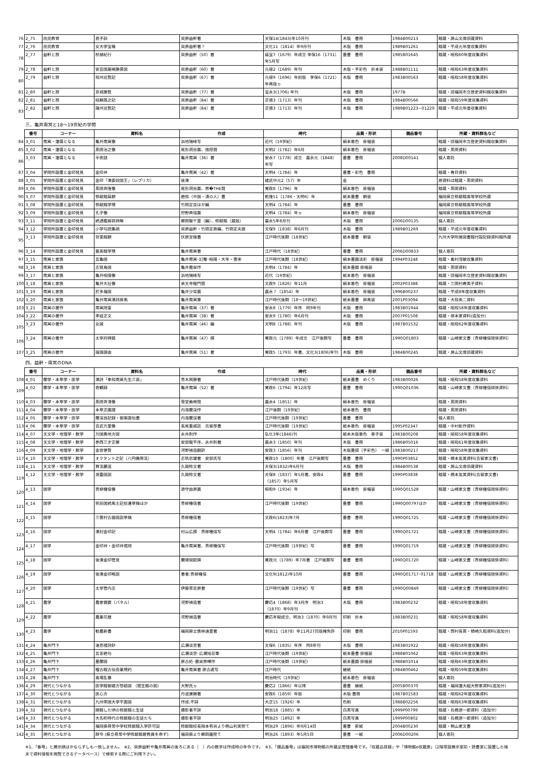| 76 | 2_75 | 庶民教育 | 君子訓 | 貝原益軒著 | 天保14(1843)年10月刊 | 木版 書冊 | 1984B00213 | 館蔵・屏山文庫旧蔵資料 |
| 77 | 2_76 | 庶民教育 | 女大学宝箱 | 貝原益軒著？ | 文化11（1814）年9月刊 | 木版 書冊 | 1989B01261 | 館蔵・平成元年度収集資料 |
| 78 | 2_77 | 益軒と旅 | 杖植紀行 | 貝原益軒（50）著 | 延宝7（1679）年成立 享保16（1731）年5月写 | 墨書 書冊 | 1985B01645 | 館蔵・昭和60年度収集資料 |
| 79 | 2_78 | 益軒と旅 | 安芸国厳嶋勝景図 | 貝原益軒（60）著 | 元禄2（1689）年刊 | 木版・手彩色 折本装 | 1988B01111 | 館蔵・昭和63年度収集資料 |
| 80 | 2_79 | 益軒と旅 | 和州巡覧記 | 貝原益軒（67）著 | 元禄9（1696）年初版 享保6（1721）年再版ヵ | 木版 書冊 | 1983B00563 | 館蔵・昭和58年度収集資料 |
| 81 | 2_80 | 益軒と旅 | 京城勝覧 | 貝原益軒（77）著 | 宝永3(1706) 年刊 | 木版 書冊 | 1977B | 館蔵・旧福岡市立歴史資料館収集資料 |
| 82 | 2_81 | 益軒と旅 | 岐蘇路之記 | 貝原益軒（84）著 | 正徳3（1713）年刊 | 木版 書冊 | 1984B00566 | 館蔵・昭和59年度収集資料 |
| 83 | 2_82 | 益軒と旅 | 諸州巡覧記 | 貝原益軒（84）著 | 正徳3（1713）年刊 | 木版 書冊 | 1989B01223~01229 | 館蔵・平成元年度収集資料 |
三、亀井南冥と18～19世紀の学問
| | 番号 | コーナー | 資料名 | 作成 | 時代 | 品質・形状 | 備品番号 | 所蔵・資料群名など |
| --- | --- | --- | --- | --- | --- | --- | --- | --- |
| 84 | 3_01 | 南冥・藩儒となる | 亀井南冥像 | 浜地瑞峰写 | 近代（19世紀） | 絹本着色 掛幅装 | | 館蔵・旧福岡市立歴史資料館収集資料 |
| 85 | 3_02 | 南冥・藩儒となる | 黒田治之像 | 尾形洞谷画、徳隠賛 | 天明2（1782）年6月 | 絹本着色 掛幅装 | | 館蔵・黒田資料 |
| 86 | 3_03 | 南冥・藩儒となる | 半夜話 | 亀井南冥（36）著 | 安永7（1778）成立 嘉永元（1848）年写 | 墨書 書冊 | 2008D00141 | 個人寄託 |
| 87 | 3_04 | 学問所設置と金印発見 | 金印弁 | 亀井南冥（42）著 | 天明4（1784）年 | 墨書・彩色 書冊 | | 館蔵・春日資料 |
| 88 | 3_05 | 学問所設置と金印発見 | 金印「漢委奴国王」（レプリカ） | 後漢 | 建武中元2（57）年 | 金 | | 原資料は館蔵・黒田資料 |
| 89 | 3_06 | 学問所設置と金印発見 | 黒田斉隆像 | 尾形洞谷画、宗�THE賛 | 寛政8（1796）年 | 絹本着色 掛幅装 | | 館蔵・黒田資料 |
| 90 | 3_07 | 学問所設置と金印発見 | 修猷館扁額 | 趙佑（中国・清の人）書 | 乾隆51（1786・天明6）年 | 紙本墨書 額装 | | 福岡県立修猷館高等学校所蔵 |
| 91 | 3_08 | 学問所設置と金印発見 | 修猷館学規 | 竹田定良ほか編 | 天明4（1784）年 | 墨書 書冊 | | 福岡県立修猷館高等学校所蔵 |
| 92 | 3_09 | 学問所設置と金印発見 | 孔子像 | 狩野典信画 | 天明4（1784）年ヵ | 絹本着色 掛幅装 | | 福岡県立修猷館高等学校所蔵 |
| 93 | 3_11 | 学問所設置と金印発見 | 続通鑑綱目辨解 | 櫛田駿千里（編）、修猷館（蔵版） | 嘉永5年8月刊 | 木版 書冊 | 2006D00135 | 個人寄託 |
| 94 | 3_12 | 学問所設置と金印発見 | 小学句読集疏 | 貝原益軒・竹田定直編、竹田定夫跋 | 天保9（1838）年6月刊 | 木版 書冊 | 1989B01269 | 館蔵・平成元年度収集資料 |
| 95 | 3_13 | 学問所設置と金印発見 | 甘棠館額 | 伏原宣條書 | 江戸時代後期（18世紀） | 紙本墨書 額装 | | 九州大学附属図書館付設記録資料館所蔵 |
| 96 | 3_14 | 学問所設置と金印発見 | 蜚英館学規 | 亀井南冥著 | 江戸時代（18世紀） | 墨書 書冊 | 2006D00833 | 個人寄託 |
| 97 | 3_15 | 南冥と家族 | 五亀図 | 亀井南冥･幻菴･昭陽・大年・雲来 | 江戸時代後期（18世紀） | 絹本墨画淡彩 掛幅装 | 1994P03248 | 館蔵・奥村茂敏収集資料 |
| 98 | 3_16 | 南冥と家族 | 志賀島図 | 亀井曇栄作 | 天明4（1784）年 | 紙本墨画 掛幅装 | | 館蔵・黒田資料 |
| 99 | 3_17 | 南冥と家族 | 亀井昭陽像 | 浜地瑞峰写 | 近代（19世紀） | 紙本着色 掛幅装 | | 館蔵・旧福岡市立歴史資料館収集資料 |
| 100 | 3_18 | 南冥と家族 | 亀井大壮像 | 承天寺龍門賛 | 文政9（1826）年11月 | 絹本着色 掛幅装 | 2002P03388 | 館蔵・三田村寿美子資料 |
| 101 | 3_19 | 南冥と家族 | 於多福図 | 亀井少栞画 | 嘉永７（1854）年 | 絹本着色 掛幅装 | 1996B00237 | 館蔵・平成8年度収集資料 |
| 102 | 3_20 | 南冥と家族 | 亀井南冥漢詩屏風 | 亀井南冥筆 | 江戸時代後期（18～19世紀） | 紙本墨書 屏風装 | 2001P03094 | 館蔵・大和英二資料 |
| 103 | 3_21 | 南冥の著作 | 南冥問答 | 亀井南冥（37）著 | 安永8（1779）年序 同9年刊 | 木版 書冊 | 1983B01944 | 館蔵・昭和58年度収集資料 |
| 104 | 3_22 | 南冥の著作 | 孝経正文 | 亀井南冥（38）著 | 安永9（1780）年6月刊 | 木版 書冊 | 2007P01508 | 館蔵・塚本家資料(追加分) |
| 105 | 3_23 | 南冥の著作 | 女誡 | 亀井南冥（46）編 | 天明8（1788）年刊 | 木版 書冊 | 1987B01532 | 館蔵・昭和62年度収集資料 |
| 106 | 3_24 | 南冥の著作 | 太宰府碑銘 | 亀井南冥（47）撰 | 寛政元（1789）年成立 江戸後期写 | 墨書 書冊 | 1990Q01803 | 館蔵・山崎家文書（青柳種信関係資料） |
| 107 | 3_25 | 南冥の著作 | 論語語由 | 亀井南冥（51）著 | 寛政5（1793）年著、文化3(1806)年刊 | 木版 書冊 | 1984B00245 | 館蔵・屏山文庫旧蔵資料 |
四、益軒・南冥のDNA
| | 番号 | コーナー | 資料名 | 作成 | 時代 | 品質・形状 | 備品番号 | 所蔵・資料群名など |
| --- | --- | --- | --- | --- | --- | --- | --- | --- |
| 108 | 4_01 | 蘭学・本草学・医学 | 漢詩「奉和南冥先生三首」 | 青木興勝著 | 江戸時代後期（19世紀） | 紙本墨書 めくり | 1983B00026 | 館蔵・昭和58年度収集資料 |
| 109 | 4_02 | 蘭学・本草学・医学 | 奇観録 | 亀井南冥（52）著 | 寛政6（1794）年12月写 | 墨書 書冊 | 1990Q01036 | 館蔵・山崎家文書（青柳種信関係資料） |
| 110 | 4_03 | 蘭学・本草学・医学 | 黒田斉清像 | 雪堂義暁賛 | 嘉永4（1851）年 | 絹本着色 掛幅装 | | 館蔵・黒田資料 |
| 111 | 4_04 | 蘭学・本草学・医学 | 本草正画譜 | 内海蘭渓作 | 江戸後期（19世紀） | 紙本着色 書冊 | | 館蔵・黒田資料 |
| 112 | 4_05 | 蘭学・本草学・医学 | 蘭渓翁記録・御薬園伝書 | 内海蘭渓著 | 江戸時代後期（19世紀） | 墨書 書冊 | | 個人寄託 |
| 113 | 4_06 | 蘭学・本草学・医学 | 百武万里像 | 長尾重威誌 吉留厚書 | 江戸時代後期（19世紀） | 紙本着色 掛幅装 | 1995P02347 | 館蔵・中村彰作資料 |
| 114 | 4_07 | 天文学・地理学・数学 | 万国輿地方図 | 永井則作 | 弘化3年(1846)刊 | 紙本木版着色 巻子装 | 1983B00208 | 館蔵・昭和58年度収集資料 |
| 115 | 4_08 | 天文学・地理学・数学 | 泰西三才正蒙 | 安部龍平序、永井則著 | 嘉永3（1850）年刊 | 木版 書冊 | 1986B05016 | 館蔵・昭和61年度収集資料 |
| 116 | 4_09 | 天文学・地理学・数学 | 舎密便覧 | 河野禎造翻訳 | 安政3（1856）年刊 | 木版墨摺（手彩色） 一紙 | 1983B00217 | 館蔵・昭和58年度収集資料 |
| 117 | 4_10 | 天文学・地理学・数学 | オクタント之記（八円儀用法） | 志筑忠雄著 安部氏写 | 寛政10（1800）年著 江戸後期写 | 墨書 書冊 | 1990P03852 | 館蔵・橋本友美資料(吉留家文書) |
| 118 | 4_11 | 天文学・地理学・数学 | 算法麓逕 | 久間修文著 | 天保3(1832)年6月刊 | 木版 書冊 | 1984B00538 | 館蔵・屏山文庫旧蔵資料 |
| 119 | 4_12 | 天文学・地理学・数学 | 測量図説 | 久間修文著 | 天保8（1837）年5月著、安政4（1857）年5月写 | 墨書 書冊 | 1990P03838 | 館蔵・橋本友美資料(吉留家文書) |
| 120 | 4_13 | 国学 | 青柳種信像 | 源守由原画 | 昭和9（1934）年 | 絹本着色 掛幅装 | 1990Q01528 | 館蔵・山崎家文書（青柳種信関係資料） |
| 121 | 4_14 | 国学 | 筑前国続風土記拾遺草稿ほか | 青柳種信著 | 江戸時代後期（19世紀） | 墨書 書冊 | 1990Q00797ほか | 館蔵・山崎家文書（青柳種信関係資料） |
| 122 | 4_15 | 国学 | 三雲村古器図説草稿 | 青柳種信著 | 文政6(1823)年7月 | 墨書 書冊 | 1990Q01725 | 館蔵・山崎家文書（青柳種信関係資料） |
| 123 | 4_16 | 国学 | 漢封金印記 | 村山広撰 青柳種信写 | 天明4（1784）年6月著 江戸後期写 | 墨書 書冊 | 1990Q01721 | 館蔵・山崎家文書（青柳種信関係資料） |
| 124 | 4_17 | 国学 | 金印弁・金印弁或問 | 亀井南冥著、青柳種信写 | 江戸時代後期（19世紀）写 | 墨書 書冊 | 1990Q01719 | 館蔵・山崎家文書（青柳種信関係資料） |
| 125 | 4_18 | 国学 | 後漢金印管見 | 蘭陵関懿撰 | 寛政元（1789）年7月著 江戸後期写 | 墨書 書冊 | 1990Q01720 | 館蔵・山崎家文書（青柳種信関係資料） |
| 126 | 4_19 | 国学 | 後漢金印略説 | 著者:青柳種信 | 文化9(1812)年10月 | 墨書 書冊 | 1990Q01717･01718 | 館蔵・山崎家文書（青柳種信関係資料） |
| 127 | 4_20 | 国学 | 太宰管内志 | 伊藤常足原著 | 江戸時代後期（19世紀）写 | 墨書 書冊 | 1990Q00849 | 館蔵・山崎家文書（青柳種信関係資料） |
| 128 | 4_21 | 農学 | 農家備要（パネル） | 河野禎造著 | 慶応4（1868）年3月序 明治3（1870）年9月刊 | 木版 書冊 | 1983B00232 | 館蔵・昭和58年度収集資料 |
| 129 | 4_22 | 農学 | 農業花暦 | 河野禎造著 | 慶応年間成立、明治3（1870）年9月刊 | 印刷 折本 | 1983B00231 | 館蔵・昭和58年度収集資料 |
| 130 | 4_23 | 農学 | 勧農新書 | 福岡県士族林遠里著 | 明治11（1878）年11月27日版権免許 | 印刷 書冊 | 2010P01593 | 館蔵・西村長貫・栖崎久矩資料(追加分) |
| 131 | 4_24 | 亀井門下 | 遠思楼詩鈔 | 広瀬淡窓著 | 天保6（1835）年序 同8年刊 | 木版 書冊 | 1983B01922 | 館蔵・昭和58年度収集資料 |
| 132 | 4_25 | 亀井門下 | 五言絶句 | 広瀬淡窓･広瀬旭荘筆 | 江戸時代後期（19世紀） | 紙本墨書 掛幅装 | 1988B01062 | 館蔵・昭和63年度収集資料 |
| 133 | 4_26 | 亀井門下 | 墨蘭図 | 原古処･曇栄宗曄作 | 江戸時代後期（19世紀） | 紙本墨画 掛幅装 | 1988B01014 | 館蔵・昭和63年度収集資料 |
| 134 | 4_27 | 亀井門下 | 稽古館古伝会業規約 | 亀井南冥著 原古處写 | 江戸時代 | 継紙 | 1984B00462 | 館蔵・昭和59年度収集資料 |
| 135 | 4_28 | 亀井門下 | 高場乱像 | | 明治時代（19世紀） | 紙本着色 掛幅装 | | 個人寄託 |
| 136 | 4_29 | 現代とつながる | 医学館御建方惣絵図 （賛生館の図） | 大野氏ヵ | 慶応2（1866）年以降 | 墨書 継紙 | 2005B00370 | 館蔵・福岡藩大組大野家資料(追加分) |
| 137 | 4_30 | 現代とつながる | 医心方 | 丹波康頼著 | 安政6（1859）年版 | 木版 書冊 | 1987B01583 | 館蔵・昭和62年度収集資料 |
| 138 | 4_31 | 現代とつながる | 九州帝国大学平面図 | 作成:不詳 | 大正15（1926）年 | 色刷 | 1988B02256 | 館蔵・昭和63年度収集資料 |
| 139 | 4_32 | 現代とつながる | 開館した頃の修猷館と生徒 | 撮影者不詳 | 明治18（1885）年 | 白黒写真 | 1999P00799 | 館蔵・石橋源一郎資料（追加分） |
| 140 | 4_33 | 現代とつながる | 大名町時代の修猷館の生徒たち | 撮影者不詳 | 明治25（1892）年 | 白黒写真 | 1999P00802 | 館蔵・石橋源一郎資料（追加分） |
| 141 | 4_34 | 現代とつながる | 福岡県尋常中学校修猷館入学許可証 | 修猷館校長隈本有尚より桐山利実宛て | 明治29（1896）年9月14日 | 墨書 罫紙 | 2004B00230 | 館蔵・桐山家文書 |
| 142 | 4_35 | 現代とつながる | 辞令 (県立尋常中学修猷館雇教員を命ず) | 福岡県より櫛田蘊宛て | 明治26（1893）年5月5日 | 墨書 一紙 | 2006D00206 | 個人寄託 |
※1、「番号」と展示順はかならずしも一致しません。　※2、貝原益軒や亀井南冥の後ろにある（　）内の数字は作成時の年令です。　※3、「備品番号」は福岡市博物館の所蔵品管理番号です。『収蔵品目録』や「博物館e収蔵庫」（2階常設展示室前・読書室に設置した端末で資料情報を閲覧できるデータベース）で検索する際にご利用下さい。